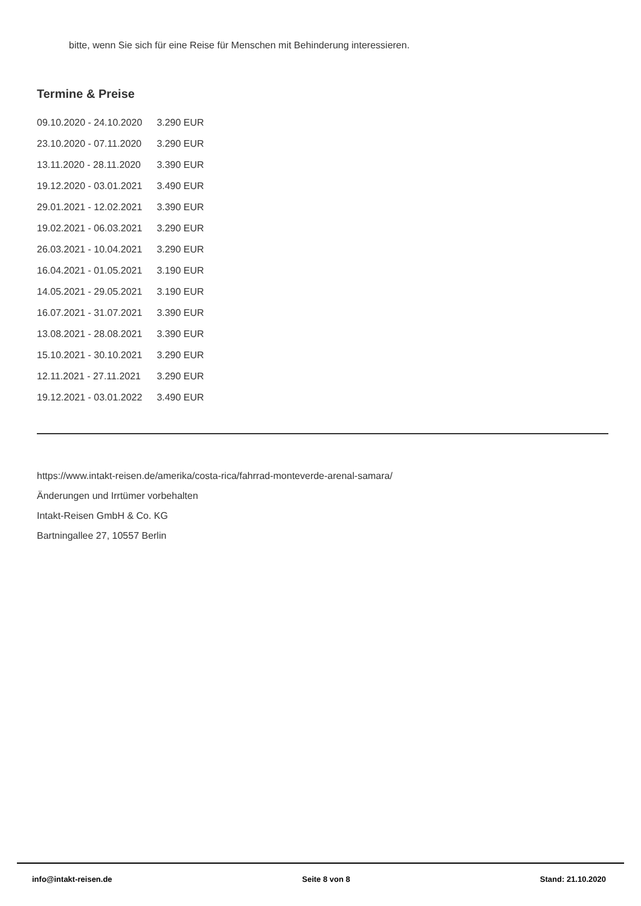bitte, wenn Sie sich für eine Reise für Menschen mit Behinderung interessieren.
Termine & Preise
| 09.10.2020 - 24.10.2020 | 3.290 EUR |
| 23.10.2020 - 07.11.2020 | 3.290 EUR |
| 13.11.2020 - 28.11.2020 | 3.390 EUR |
| 19.12.2020 - 03.01.2021 | 3.490 EUR |
| 29.01.2021 - 12.02.2021 | 3.390 EUR |
| 19.02.2021 - 06.03.2021 | 3.290 EUR |
| 26.03.2021 - 10.04.2021 | 3.290 EUR |
| 16.04.2021 - 01.05.2021 | 3.190 EUR |
| 14.05.2021 - 29.05.2021 | 3.190 EUR |
| 16.07.2021 - 31.07.2021 | 3.390 EUR |
| 13.08.2021 - 28.08.2021 | 3.390 EUR |
| 15.10.2021 - 30.10.2021 | 3.290 EUR |
| 12.11.2021 - 27.11.2021 | 3.290 EUR |
| 19.12.2021 - 03.01.2022 | 3.490 EUR |
https://www.intakt-reisen.de/amerika/costa-rica/fahrrad-monteverde-arenal-samara/
Änderungen und Irrtümer vorbehalten
Intakt-Reisen GmbH & Co. KG
Bartningallee 27, 10557 Berlin
info@intakt-reisen.de Seite 8 von 8 Stand: 21.10.2020